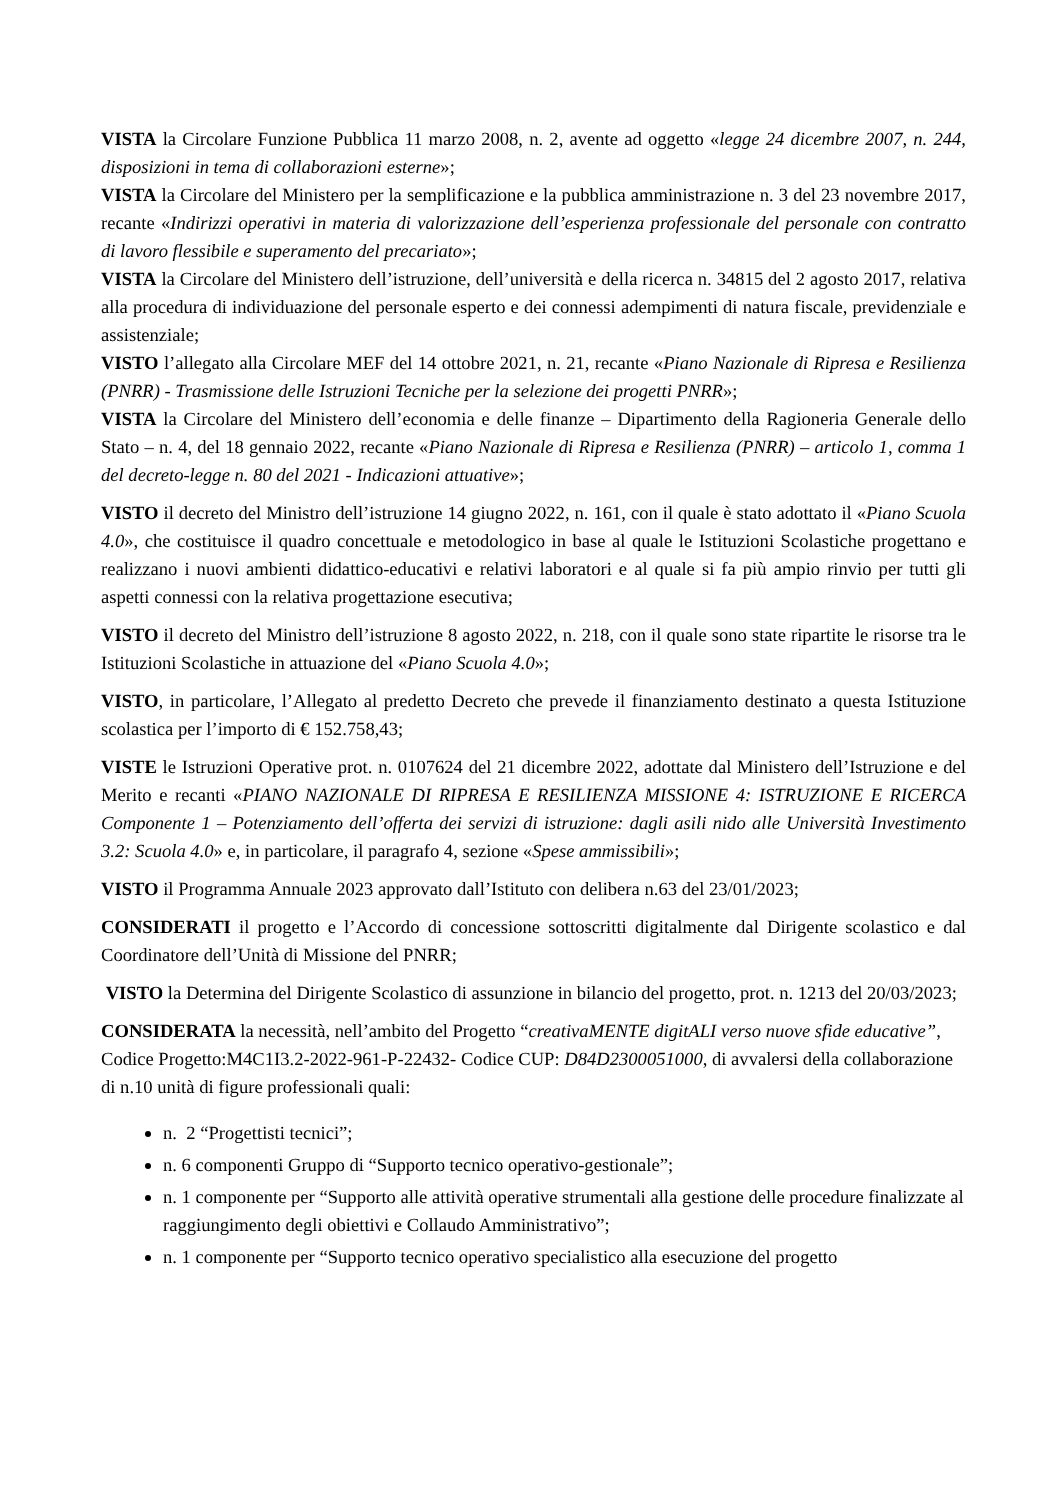VISTA la Circolare Funzione Pubblica 11 marzo 2008, n. 2, avente ad oggetto «legge 24 dicembre 2007, n. 244, disposizioni in tema di collaborazioni esterne»;
VISTA la Circolare del Ministero per la semplificazione e la pubblica amministrazione n. 3 del 23 novembre 2017, recante «Indirizzi operativi in materia di valorizzazione dell’esperienza professionale del personale con contratto di lavoro flessibile e superamento del precariato»;
VISTA la Circolare del Ministero dell’istruzione, dell’università e della ricerca n. 34815 del 2 agosto 2017, relativa alla procedura di individuazione del personale esperto e dei connessi adempimenti di natura fiscale, previdenziale e assistenziale;
VISTO l’allegato alla Circolare MEF del 14 ottobre 2021, n. 21, recante «Piano Nazionale di Ripresa e Resilienza (PNRR) - Trasmissione delle Istruzioni Tecniche per la selezione dei progetti PNRR»;
VISTA la Circolare del Ministero dell’economia e delle finanze – Dipartimento della Ragioneria Generale dello Stato – n. 4, del 18 gennaio 2022, recante «Piano Nazionale di Ripresa e Resilienza (PNRR) – articolo 1, comma 1 del decreto-legge n. 80 del 2021 - Indicazioni attuative»;
VISTO il decreto del Ministro dell’istruzione 14 giugno 2022, n. 161, con il quale è stato adottato il «Piano Scuola 4.0», che costituisce il quadro concettuale e metodologico in base al quale le Istituzioni Scolastiche progettano e realizzano i nuovi ambienti didattico-educativi e relativi laboratori e al quale si fa più ampio rinvio per tutti gli aspetti connessi con la relativa progettazione esecutiva;
VISTO il decreto del Ministro dell’istruzione 8 agosto 2022, n. 218, con il quale sono state ripartite le risorse tra le Istituzioni Scolastiche in attuazione del «Piano Scuola 4.0»;
VISTO, in particolare, l’Allegato al predetto Decreto che prevede il finanziamento destinato a questa Istituzione scolastica per l’importo di € 152.758,43;
VISTE le Istruzioni Operative prot. n. 0107624 del 21 dicembre 2022, adottate dal Ministero dell’Istruzione e del Merito e recanti «PIANO NAZIONALE DI RIPRESA E RESILIENZA MISSIONE 4: ISTRUZIONE E RICERCA Componente 1 – Potenziamento dell’offerta dei servizi di istruzione: dagli asili nido alle Università Investimento 3.2: Scuola 4.0» e, in particolare, il paragrafo 4, sezione «Spese ammissibili»;
VISTO il Programma Annuale 2023 approvato dall’Istituto con delibera n.63 del 23/01/2023;
CONSIDERATI il progetto e l’Accordo di concessione sottoscritti digitalmente dal Dirigente scolastico e dal Coordinatore dell’Unità di Missione del PNRR;
VISTO la Determina del Dirigente Scolastico di assunzione in bilancio del progetto, prot. n. 1213 del 20/03/2023;
CONSIDERATA la necessità, nell’ambito del Progetto “creativaMENTE digitALI verso nuove sfide educative”, Codice Progetto:M4C1I3.2-2022-961-P-22432- Codice CUP: D84D2300051000, di avvalersi della collaborazione di n.10 unità di figure professionali quali:
n. 2 “Progettisti tecnici”;
n. 6 componenti Gruppo di “Supporto tecnico operativo-gestionale”;
n. 1 componente per “Supporto alle attività operative strumentali alla gestione delle procedure finalizzate al raggiungimento degli obiettivi e Collaudo Amministrativo”;
n. 1 componente per “Supporto tecnico operativo specialistico alla esecuzione del progetto